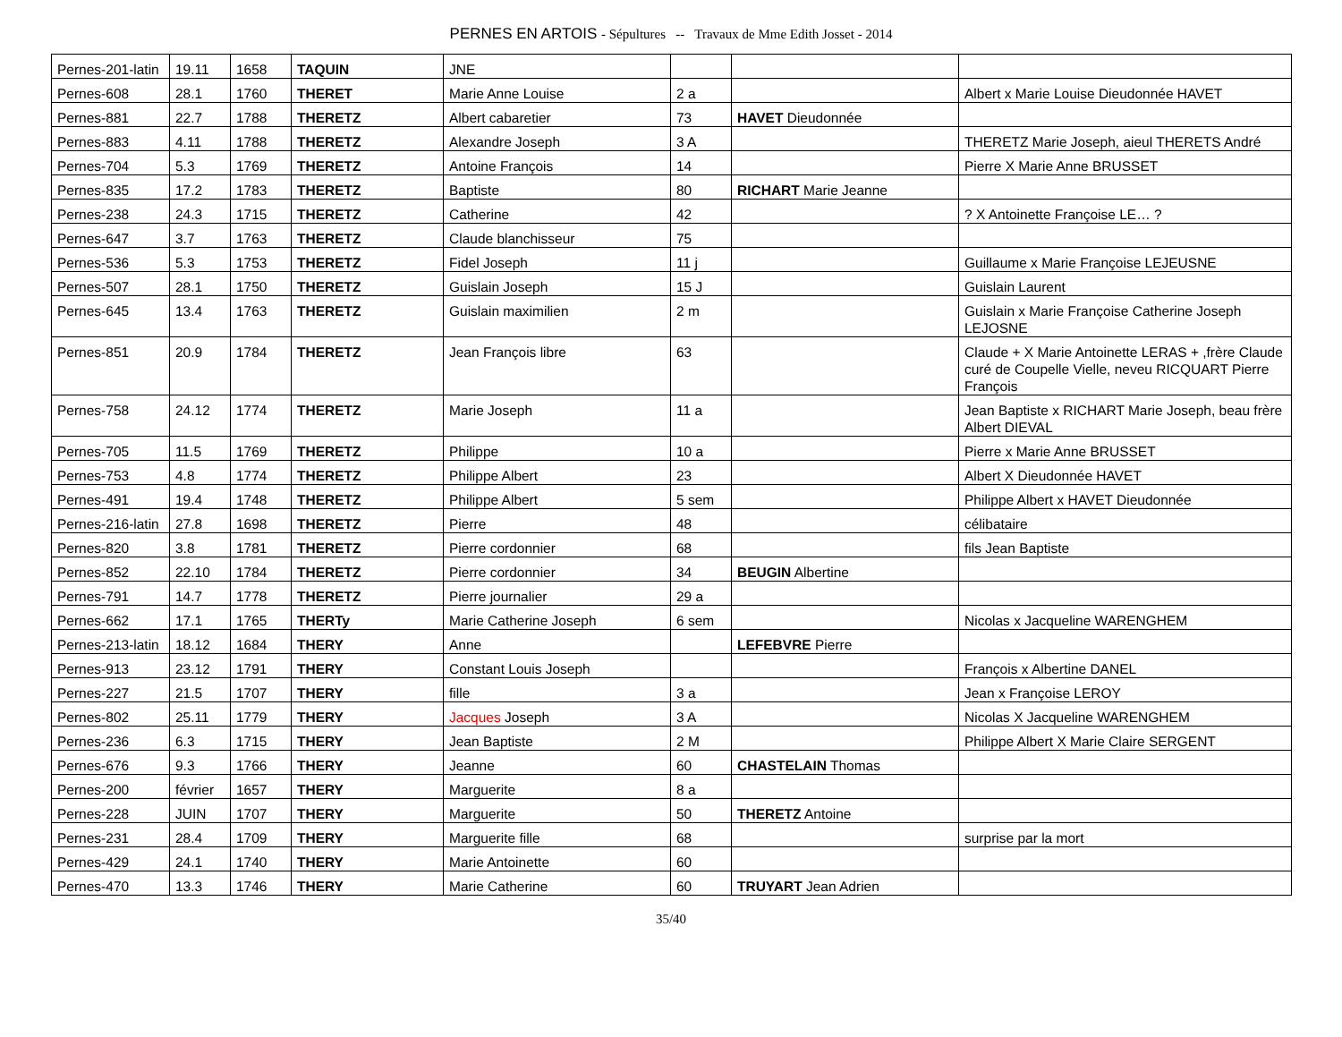PERNES EN ARTOIS - Sépultures -- Travaux de Mme Edith Josset - 2014
| Pernes-201-latin | 19.11 | 1658 | TAQUIN | JNE | | | |
| Pernes-608 | 28.1 | 1760 | THERET | Marie Anne Louise | 2 a | | Albert x Marie Louise Dieudonnée HAVET |
| Pernes-881 | 22.7 | 1788 | THERETZ | Albert cabaretier | 73 | HAVET Dieudonnée | |
| Pernes-883 | 4.11 | 1788 | THERETZ | Alexandre Joseph | 3 A | | THERETZ Marie Joseph, aieul THERETS André |
| Pernes-704 | 5.3 | 1769 | THERETZ | Antoine François | 14 | | Pierre X Marie Anne BRUSSET |
| Pernes-835 | 17.2 | 1783 | THERETZ | Baptiste | 80 | RICHART Marie Jeanne | |
| Pernes-238 | 24.3 | 1715 | THERETZ | Catherine | 42 | | ? X Antoinette Françoise LE… ? |
| Pernes-647 | 3.7 | 1763 | THERETZ | Claude blanchisseur | 75 | | |
| Pernes-536 | 5.3 | 1753 | THERETZ | Fidel Joseph | 11 j | | Guillaume x Marie Françoise LEJEUSNE |
| Pernes-507 | 28.1 | 1750 | THERETZ | Guislain Joseph | 15 J | | Guislain Laurent |
| Pernes-645 | 13.4 | 1763 | THERETZ | Guislain maximilien | 2 m | | Guislain x Marie Françoise Catherine Joseph LEJOSNE |
| Pernes-851 | 20.9 | 1784 | THERETZ | Jean François libre | 63 | | Claude + X Marie Antoinette LERAS + ,frère Claude curé de Coupelle Vielle, neveu RICQUART Pierre François |
| Pernes-758 | 24.12 | 1774 | THERETZ | Marie Joseph | 11 a | | Jean Baptiste x RICHART Marie Joseph, beau frère Albert DIEVAL |
| Pernes-705 | 11.5 | 1769 | THERETZ | Philippe | 10 a | | Pierre x Marie Anne BRUSSET |
| Pernes-753 | 4.8 | 1774 | THERETZ | Philippe Albert | 23 | | Albert X Dieudonnée HAVET |
| Pernes-491 | 19.4 | 1748 | THERETZ | Philippe Albert | 5 sem | | Philippe Albert x HAVET Dieudonnée |
| Pernes-216-latin | 27.8 | 1698 | THERETZ | Pierre | 48 | | célibataire |
| Pernes-820 | 3.8 | 1781 | THERETZ | Pierre cordonnier | 68 | | fils Jean Baptiste |
| Pernes-852 | 22.10 | 1784 | THERETZ | Pierre cordonnier | 34 | BEUGIN Albertine | |
| Pernes-791 | 14.7 | 1778 | THERETZ | Pierre journalier | 29 a | | |
| Pernes-662 | 17.1 | 1765 | THERTy | Marie Catherine Joseph | 6 sem | | Nicolas x Jacqueline WARENGHEM |
| Pernes-213-latin | 18.12 | 1684 | THERY | Anne | | LEFEBVRE Pierre | |
| Pernes-913 | 23.12 | 1791 | THERY | Constant Louis Joseph | | | François x Albertine DANEL |
| Pernes-227 | 21.5 | 1707 | THERY | fille | 3 a | | Jean x Françoise LEROY |
| Pernes-802 | 25.11 | 1779 | THERY | Jacques Joseph | 3 A | | Nicolas X Jacqueline WARENGHEM |
| Pernes-236 | 6.3 | 1715 | THERY | Jean Baptiste | 2 M | | Philippe Albert X Marie Claire SERGENT |
| Pernes-676 | 9.3 | 1766 | THERY | Jeanne | 60 | CHASTELAIN Thomas | |
| Pernes-200 | février | 1657 | THERY | Marguerite | 8 a | | |
| Pernes-228 | JUIN | 1707 | THERY | Marguerite | 50 | THERETZ Antoine | |
| Pernes-231 | 28.4 | 1709 | THERY | Marguerite fille | 68 | | surprise par la mort |
| Pernes-429 | 24.1 | 1740 | THERY | Marie Antoinette | 60 | | |
| Pernes-470 | 13.3 | 1746 | THERY | Marie Catherine | 60 | TRUYART Jean Adrien | |
35/40